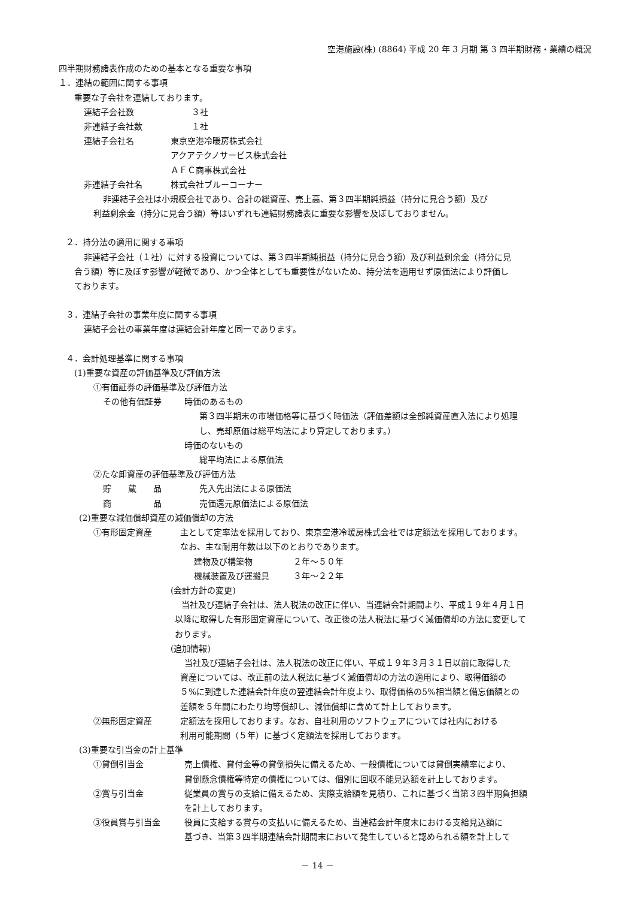空港施設(株) (8864) 平成 20 年 3 月期 第 3 四半期財務・業績の概況
四半期財務諸表作成のための基本となる重要な事項
１．連結の範囲に関する事項
重要な子会社を連結しております。
連結子会社数 ３社
非連結子会社数 １社
連結子会社名 東京空港冷暖房株式会社
アクアテクノサービス株式会社
ＡＦＣ商事株式会社
非連結子会社名 株式会社ブルーコーナー
非連結子会社は小規模会社であり、合計の総資産、売上高、第３四半期純損益（持分に見合う額）及び
利益剰余金（持分に見合う額）等はいずれも連結財務諸表に重要な影響を及ぼしておりません。
２．持分法の適用に関する事項
非連結子会社（１社）に対する投資については、第３四半期純損益（持分に見合う額）及び利益剰余金（持分に見
合う額）等に及ぼす影響が軽微であり、かつ全体としても重要性がないため、持分法を適用せず原価法により評価し
ております。
３．連結子会社の事業年度に関する事項
連結子会社の事業年度は連結会計年度と同一であります。
４．会計処理基準に関する事項
(1)重要な資産の評価基準及び評価方法
①有価証券の評価基準及び評価方法
その他有価証券 時価のあるもの
第３四半期末の市場価格等に基づく時価法（評価差額は全部純資産直入法により処理
し、売却原価は総平均法により算定しております。）
時価のないもの
総平均法による原価法
②たな卸資産の評価基準及び評価方法
貯　　蔵　　品 先入先出法による原価法
商　　　　　品 売価還元原価法による原価法
(2)重要な減価償却資産の減価償却の方法
①有形固定資産 主として定率法を採用しており、東京空港冷暖房株式会社では定額法を採用しております。
なお、主な耐用年数は以下のとおりであります。
建物及び構築物 ２年～５０年
機械装置及び運搬具 ３年～２２年
(会計方針の変更)
当社及び連結子会社は、法人税法の改正に伴い、当連結会計期間より、平成１９年４月１日
以降に取得した有形固定資産について、改正後の法人税法に基づく減価償却の方法に変更して
おります。
(追加情報)
当社及び連結子会社は、法人税法の改正に伴い、平成１９年３月３１日以前に取得した
資産については、改正前の法人税法に基づく減価償却の方法の適用により、取得価額の
５%に到達した連結会計年度の翌連結会計年度より、取得価格の5%相当額と備忘価額との
差額を５年間にわたり均等償却し、減価償却に含めて計上しております。
②無形固定資産 定額法を採用しております。なお、自社利用のソフトウェアについては社内における
利用可能期間（５年）に基づく定額法を採用しております。
(3)重要な引当金の計上基準
①貸倒引当金 売上債権、貸付金等の貸倒損失に備えるため、一般債権については貸倒実績率により、
貸倒懸念債権等特定の債権については、個別に回収不能見込額を計上しております。
②賞与引当金 従業員の賞与の支給に備えるため、実際支給額を見積り、これに基づく当第３四半期負担額
を計上しております。
③役員賞与引当金 役員に支給する賞与の支払いに備えるため、当連結会計年度末における支給見込額に
基づき、当第３四半期連結会計期間末において発生していると認められる額を計上して
－ 14 －